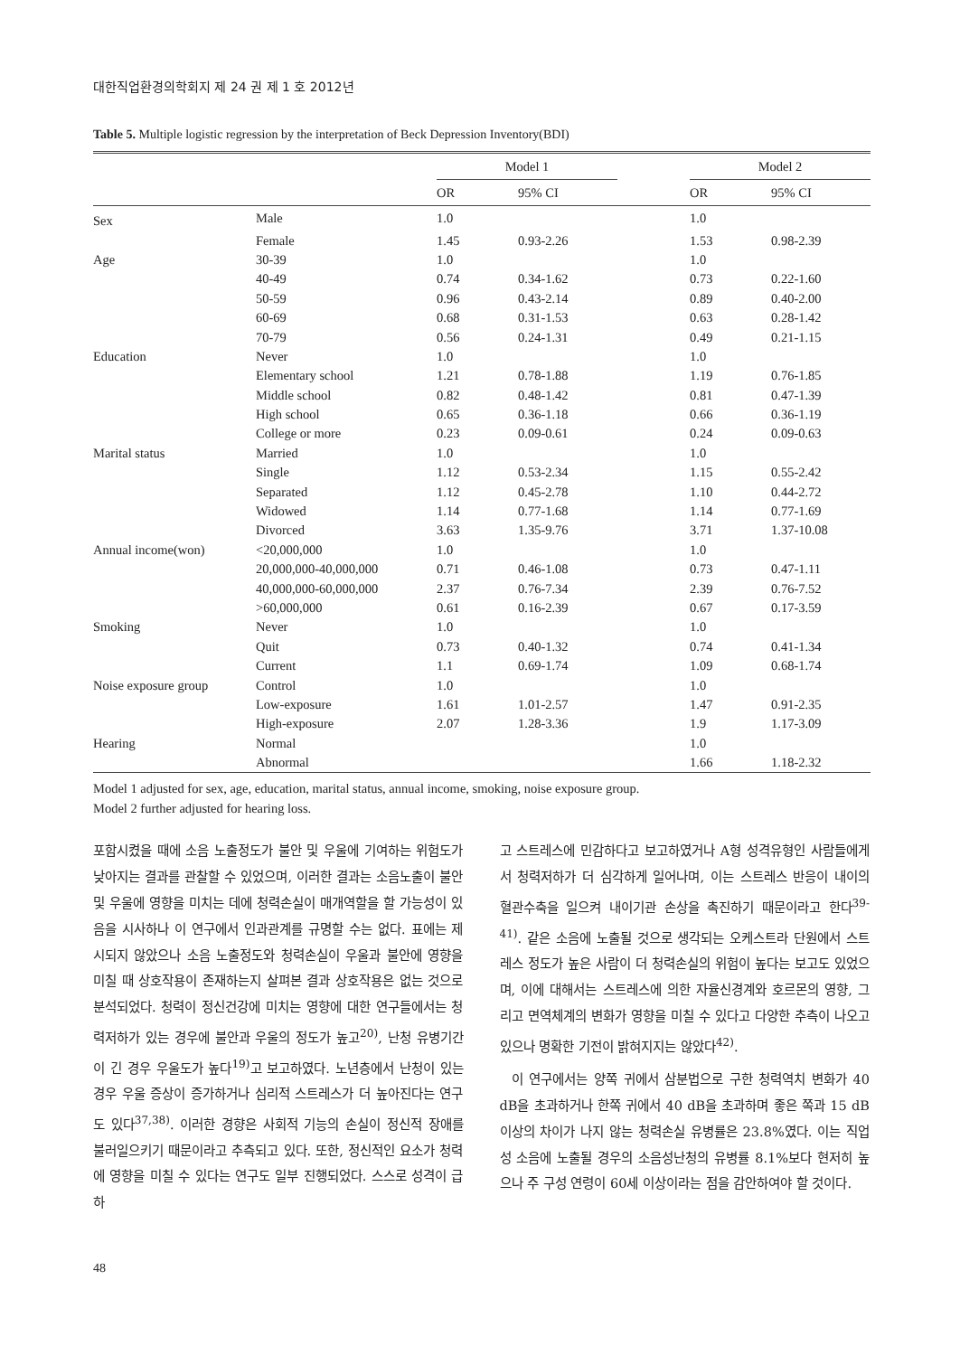대한직업환경의학회지 제 24 권 제 1 호 2012년
Table 5. Multiple logistic regression by the interpretation of Beck Depression Inventory(BDI)
| | | Model 1 | | | Model 2 | |
| --- | --- | --- | --- | --- | --- | --- |
| | | OR | 95% CI | | OR | 95% CI |
| Sex | Male | 1.0 | | | 1.0 | |
| | Female | 1.45 | 0.93-2.26 | | 1.53 | 0.98-2.39 |
| Age | 30-39 | 1.0 | | | 1.0 | |
| | 40-49 | 0.74 | 0.34-1.62 | | 0.73 | 0.22-1.60 |
| | 50-59 | 0.96 | 0.43-2.14 | | 0.89 | 0.40-2.00 |
| | 60-69 | 0.68 | 0.31-1.53 | | 0.63 | 0.28-1.42 |
| | 70-79 | 0.56 | 0.24-1.31 | | 0.49 | 0.21-1.15 |
| Education | Never | 1.0 | | | 1.0 | |
| | Elementary school | 1.21 | 0.78-1.88 | | 1.19 | 0.76-1.85 |
| | Middle school | 0.82 | 0.48-1.42 | | 0.81 | 0.47-1.39 |
| | High school | 0.65 | 0.36-1.18 | | 0.66 | 0.36-1.19 |
| | College or more | 0.23 | 0.09-0.61 | | 0.24 | 0.09-0.63 |
| Marital status | Married | 1.0 | | | 1.0 | |
| | Single | 1.12 | 0.53-2.34 | | 1.15 | 0.55-2.42 |
| | Separated | 1.12 | 0.45-2.78 | | 1.10 | 0.44-2.72 |
| | Widowed | 1.14 | 0.77-1.68 | | 1.14 | 0.77-1.69 |
| | Divorced | 3.63 | 1.35-9.76 | | 3.71 | 1.37-10.08 |
| Annual income(won) | <20,000,000 | 1.0 | | | 1.0 | |
| | 20,000,000-40,000,000 | 0.71 | 0.46-1.08 | | 0.73 | 0.47-1.11 |
| | 40,000,000-60,000,000 | 2.37 | 0.76-7.34 | | 2.39 | 0.76-7.52 |
| | >60,000,000 | 0.61 | 0.16-2.39 | | 0.67 | 0.17-3.59 |
| Smoking | Never | 1.0 | | | 1.0 | |
| | Quit | 0.73 | 0.40-1.32 | | 0.74 | 0.41-1.34 |
| | Current | 1.1 | 0.69-1.74 | | 1.09 | 0.68-1.74 |
| Noise exposure group | Control | 1.0 | | | 1.0 | |
| | Low-exposure | 1.61 | 1.01-2.57 | | 1.47 | 0.91-2.35 |
| | High-exposure | 2.07 | 1.28-3.36 | | 1.9 | 1.17-3.09 |
| Hearing | Normal | | | | 1.0 | |
| | Abnormal | | | | 1.66 | 1.18-2.32 |
Model 1 adjusted for sex, age, education, marital status, annual income, smoking, noise exposure group.
Model 2 further adjusted for hearing loss.
포함시켰을 때에 소음 노출정도가 불안 및 우울에 기여하는 위험도가 낮아지는 결과를 관찰할 수 있었으며, 이러한 결과는 소음노출이 불안 및 우울에 영향을 미치는 데에 청력손실이 매개역할을 할 가능성이 있음을 시사하나 이 연구에서 인과관계를 규명할 수는 없다. 표에는 제시되지 않았으나 소음 노출정도와 청력손실이 우울과 불안에 영향을 미칠 때 상호작용이 존재하는지 살펴본 결과 상호작용은 없는 것으로 분석되었다. 청력이 정신건강에 미치는 영향에 대한 연구들에서는 청력저하가 있는 경우에 불안과 우울의 정도가 높고<sup>20)</sup>, 난청 유병기간이 긴 경우 우울도가 높다<sup>19)</sup>고 보고하였다. 노년층에서 난청이 있는 경우 우울 증상이 증가하거나 심리적 스트레스가 더 높아진다는 연구도 있다<sup>37,38)</sup>. 이러한 경향은 사회적 기능의 손실이 정신적 장애를 불러일으키기 때문이라고 추측되고 있다. 또한, 정신적인 요소가 청력에 영향을 미칠 수 있다는 연구도 일부 진행되었다. 스스로 성격이 급하
고 스트레스에 민감하다고 보고하였거나 A형 성격유형인 사람들에게서 청력저하가 더 심각하게 일어나며, 이는 스트레스 반응이 내이의 혈관수축을 일으켜 내이기관 손상을 촉진하기 때문이라고 한다<sup>39-41)</sup>. 같은 소음에 노출될 것으로 생각되는 오케스트라 단원에서 스트레스 정도가 높은 사람이 더 청력손실의 위험이 높다는 보고도 있었으며, 이에 대해서는 스트레스에 의한 자율신경계와 호르몬의 영향, 그리고 면역체계의 변화가 영향을 미칠 수 있다고 다양한 추측이 나오고 있으나 명확한 기전이 밝혀지지는 않았다<sup>42)</sup>.
이 연구에서는 양쪽 귀에서 삼분법으로 구한 청력역치 변화가 40 dB을 초과하거나 한쪽 귀에서 40 dB을 초과하며 좋은 쪽과 15 dB이상의 차이가 나지 않는 청력손실 유병률은 23.8%였다. 이는 직업성 소음에 노출될 경우의 소음성난청의 유병률 8.1%보다 현저히 높으나 주 구성 연령이 60세 이상이라는 점을 감안하여야 할 것이다.
48